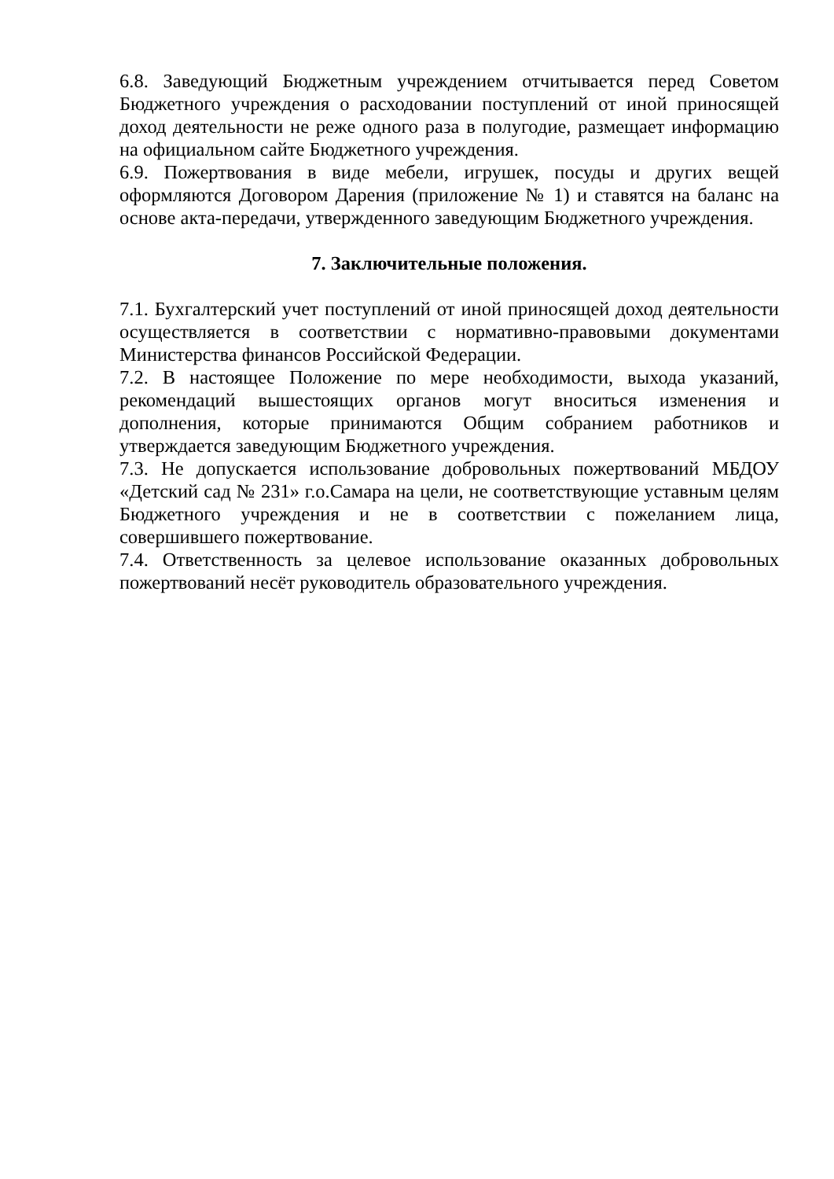6.8. Заведующий Бюджетным учреждением отчитывается перед Советом Бюджетного учреждения о расходовании поступлений от иной приносящей доход деятельности не реже одного раза в полугодие, размещает информацию на официальном сайте Бюджетного учреждения.
6.9. Пожертвования в виде мебели, игрушек, посуды и других вещей оформляются Договором Дарения (приложение № 1) и ставятся на баланс на основе акта-передачи, утвержденного заведующим Бюджетного учреждения.
7. Заключительные положения.
7.1. Бухгалтерский учет поступлений от иной приносящей доход деятельности осуществляется в соответствии с нормативно-правовыми документами Министерства финансов Российской Федерации.
7.2. В настоящее Положение по мере необходимости, выхода указаний, рекомендаций вышестоящих органов могут вноситься изменения и дополнения, которые принимаются Общим собранием работников и утверждается заведующим Бюджетного учреждения.
7.3. Не допускается использование добровольных пожертвований МБДОУ «Детский сад № 231» г.о.Самара на цели, не соответствующие уставным целям Бюджетного учреждения и не в соответствии с пожеланием лица, совершившего пожертвование.
7.4. Ответственность за целевое использование оказанных добровольных пожертвований несёт руководитель образовательного учреждения.